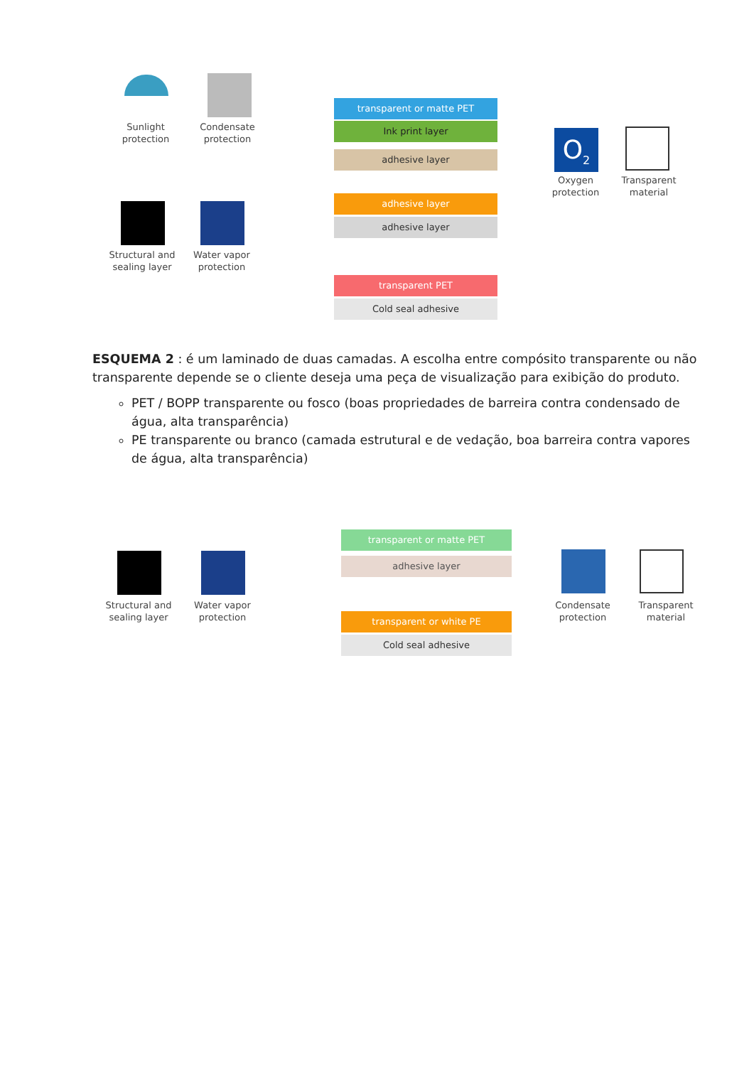Sunlight protection
Condensate protection
Structural and sealing layer
Water vapor protection
transparent or matte PET
Ink print layer
adhesive layer
adhesive layer
adhesive layer
transparent PET
Cold seal adhesive
O<sub>2</sub>
Oxygen protection
Transparent material
ESQUEMA 2 : é um laminado de duas camadas. A escolha entre compósito transparente ou não transparente depende se o cliente deseja uma peça de visualização para exibição do produto.
PET / BOPP transparente ou fosco (boas propriedades de barreira contra condensado de água, alta transparência)
PE transparente ou branco (camada estrutural e de vedação, boa barreira contra vapores de água, alta transparência)
Structural and sealing layer
Water vapor protection
transparent or matte PET
adhesive layer
transparent or white PE
Cold seal adhesive
Condensate protection
Transparent material